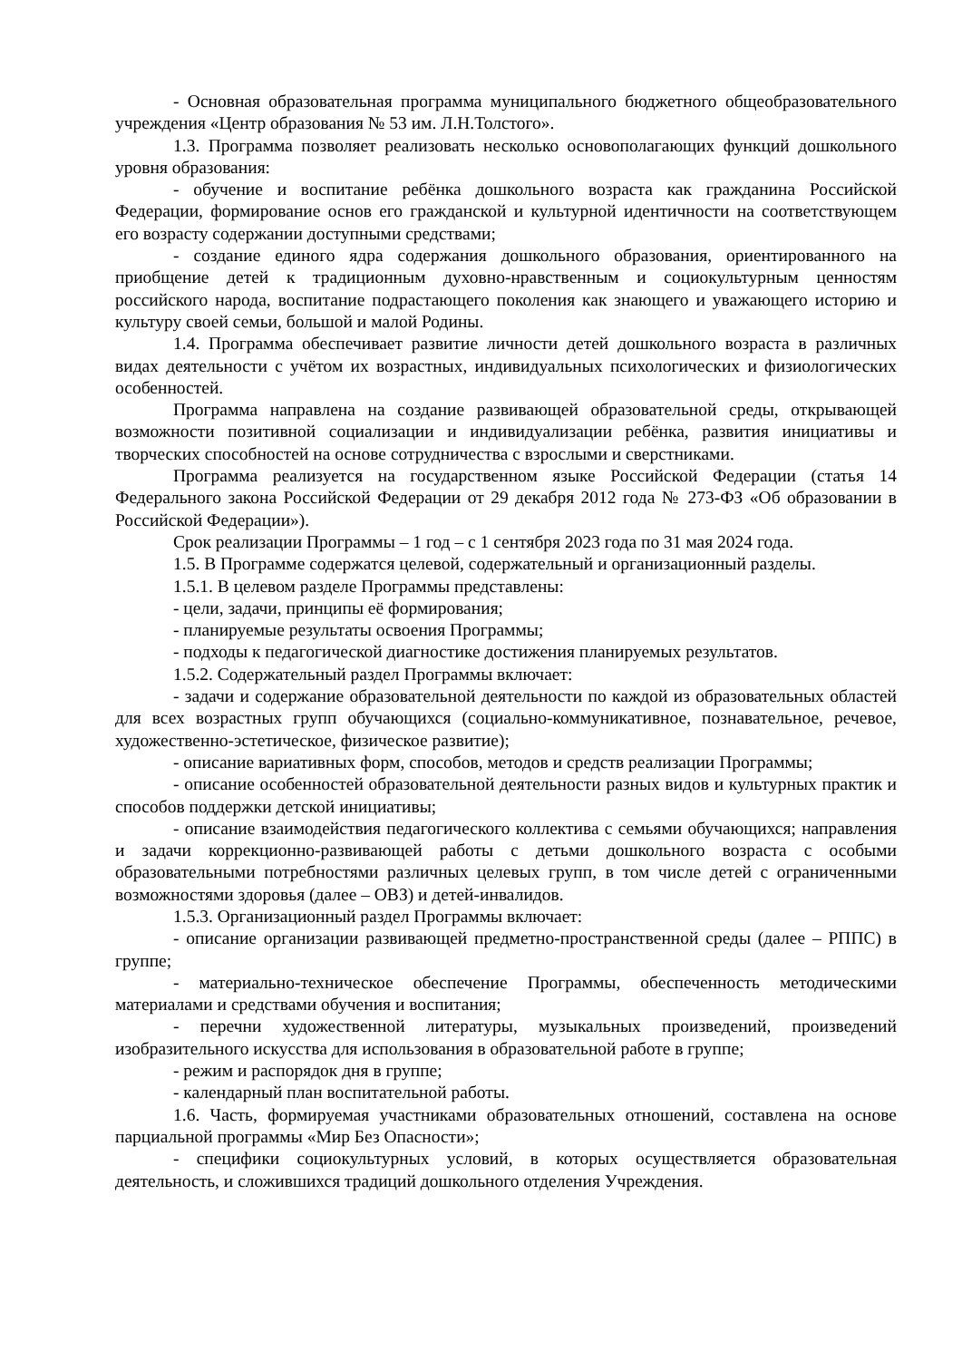- Основная образовательная программа муниципального бюджетного общеобразовательного учреждения «Центр образования № 53 им. Л.Н.Толстого».
1.3. Программа позволяет реализовать несколько основополагающих функций дошкольного уровня образования:
- обучение и воспитание ребёнка дошкольного возраста как гражданина Российской Федерации, формирование основ его гражданской и культурной идентичности на соответствующем его возрасту содержании доступными средствами;
- создание единого ядра содержания дошкольного образования, ориентированного на приобщение детей к традиционным духовно-нравственным и социокультурным ценностям российского народа, воспитание подрастающего поколения как знающего и уважающего историю и культуру своей семьи, большой и малой Родины.
1.4. Программа обеспечивает развитие личности детей дошкольного возраста в различных видах деятельности с учётом их возрастных, индивидуальных психологических и физиологических особенностей.
Программа направлена на создание развивающей образовательной среды, открывающей возможности позитивной социализации и индивидуализации ребёнка, развития инициативы и творческих способностей на основе сотрудничества с взрослыми и сверстниками.
Программа реализуется на государственном языке Российской Федерации (статья 14 Федерального закона Российской Федерации от 29 декабря 2012 года № 273-ФЗ «Об образовании в Российской Федерации»).
Срок реализации Программы – 1 год – с 1 сентября 2023 года по 31 мая 2024 года.
1.5. В Программе содержатся целевой, содержательный и организационный разделы.
1.5.1. В целевом разделе Программы представлены:
- цели, задачи, принципы её формирования;
- планируемые результаты освоения Программы;
- подходы к педагогической диагностике достижения планируемых результатов.
1.5.2. Содержательный раздел Программы включает:
- задачи и содержание образовательной деятельности по каждой из образовательных областей для всех возрастных групп обучающихся (социально-коммуникативное, познавательное, речевое, художественно-эстетическое, физическое развитие);
- описание вариативных форм, способов, методов и средств реализации Программы;
- описание особенностей образовательной деятельности разных видов и культурных практик и способов поддержки детской инициативы;
- описание взаимодействия педагогического коллектива с семьями обучающихся; направления и задачи коррекционно-развивающей работы с детьми дошкольного возраста с особыми образовательными потребностями различных целевых групп, в том числе детей с ограниченными возможностями здоровья (далее – ОВЗ) и детей-инвалидов.
1.5.3. Организационный раздел Программы включает:
- описание организации развивающей предметно-пространственной среды (далее – РППС) в группе;
- материально-техническое обеспечение Программы, обеспеченность методическими материалами и средствами обучения и воспитания;
- перечни художественной литературы, музыкальных произведений, произведений изобразительного искусства для использования в образовательной работе в группе;
- режим и распорядок дня в группе;
- календарный план воспитательной работы.
1.6. Часть, формируемая участниками образовательных отношений, составлена на основе парциальной программы «Мир Без Опасности»;
- специфики социокультурных условий, в которых осуществляется образовательная деятельность, и сложившихся традиций дошкольного отделения Учреждения.